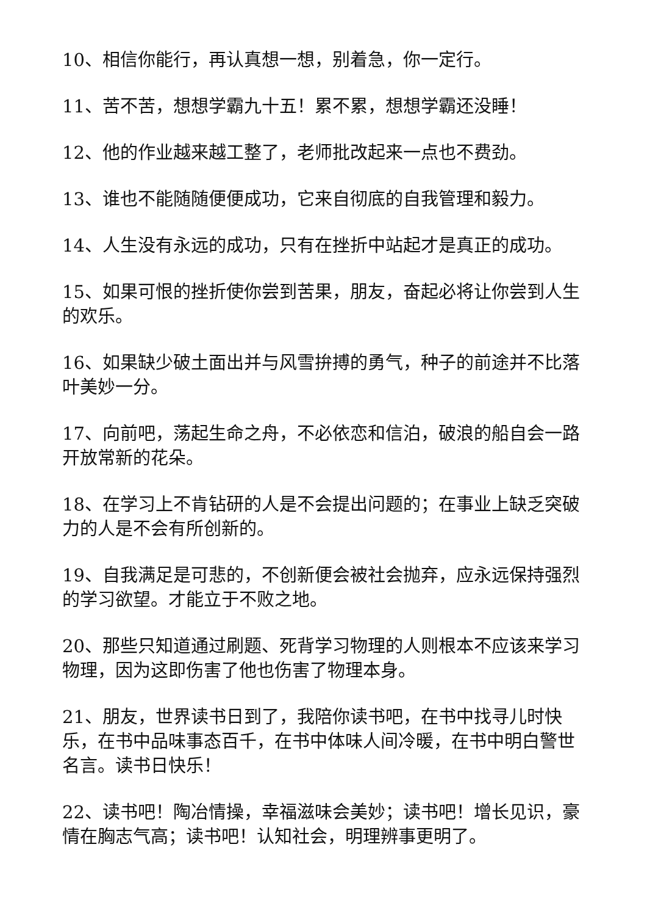10、相信你能行，再认真想一想，别着急，你一定行。
11、苦不苦，想想学霸九十五！累不累，想想学霸还没睡！
12、他的作业越来越工整了，老师批改起来一点也不费劲。
13、谁也不能随随便便成功，它来自彻底的自我管理和毅力。
14、人生没有永远的成功，只有在挫折中站起才是真正的成功。
15、如果可恨的挫折使你尝到苦果，朋友，奋起必将让你尝到人生的欢乐。
16、如果缺少破土面出并与风雪拚搏的勇气，种子的前途并不比落叶美妙一分。
17、向前吧，荡起生命之舟，不必依恋和信泊，破浪的船自会一路开放常新的花朵。
18、在学习上不肯钻研的人是不会提出问题的；在事业上缺乏突破力的人是不会有所创新的。
19、自我满足是可悲的，不创新便会被社会抛弃，应永远保持强烈的学习欲望。才能立于不败之地。
20、那些只知道通过刷题、死背学习物理的人则根本不应该来学习物理，因为这即伤害了他也伤害了物理本身。
21、朋友，世界读书日到了，我陪你读书吧，在书中找寻儿时快乐，在书中品味事态百千，在书中体味人间冷暖，在书中明白警世名言。读书日快乐！
22、读书吧！陶冶情操，幸福滋味会美妙；读书吧！增长见识，豪情在胸志气高；读书吧！认知社会，明理辨事更明了。